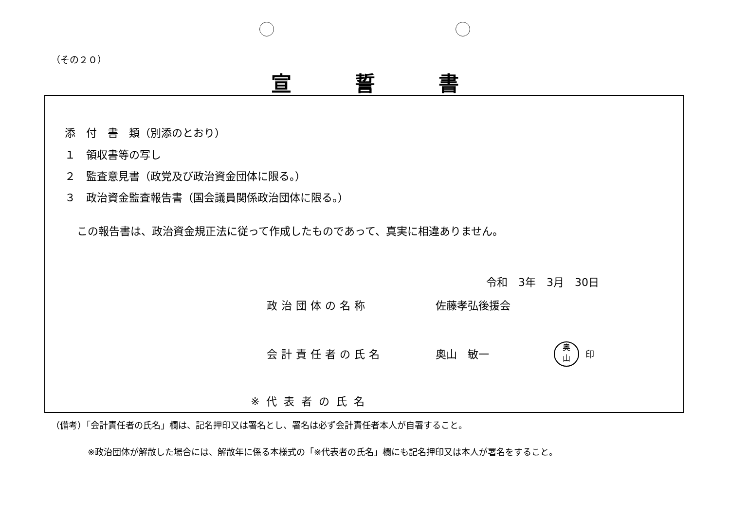（その２０）
宣誓書
添　付　書　類（別添のとおり）
１　領収書等の写し
２　監査意見書（政党及び政治資金団体に限る。）
３　政治資金監査報告書（国会議員関係政治団体に限る。）
この報告書は、政治資金規正法に従って作成したものであって、真実に相違ありません。
令和　3年　3月　30日
政治団体の名称 佐藤孝弘後援会
会計責任者の氏名 奥山　敏一
奥
山
印
※代表者の氏名
（備考）「会計責任者の氏名」欄は、記名押印又は署名とし、署名は必ず会計責任者本人が自署すること。
※政治団体が解散した場合には、解散年に係る本様式の「※代表者の氏名」欄にも記名押印又は本人が署名をすること。